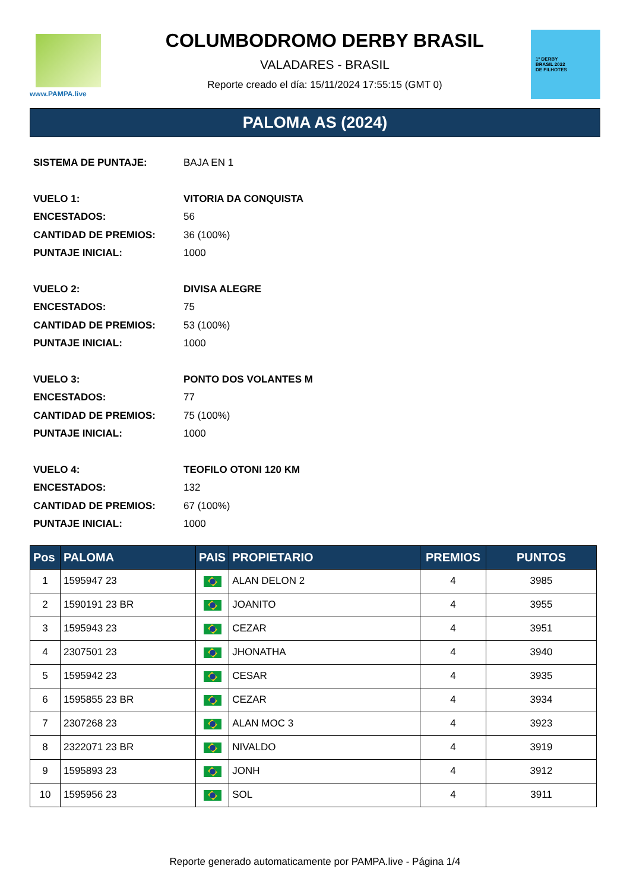www.PAMPA.live
COLUMBODROMO DERBY BRASIL
VALADARES - BRASIL
Reporte creado el día: 15/11/2024 17:55:15 (GMT 0)
1º DERBY
BRASIL 2022
DE FILHOTES
PALOMA AS (2024)
SISTEMA DE PUNTAJE: BAJA EN 1
VUELO 1: VITORIA DA CONQUISTA
ENCESTADOS: 56
CANTIDAD DE PREMIOS: 36 (100%)
PUNTAJE INICIAL: 1000
VUELO 2: DIVISA ALEGRE
ENCESTADOS: 75
CANTIDAD DE PREMIOS: 53 (100%)
PUNTAJE INICIAL: 1000
VUELO 3: PONTO DOS VOLANTES M
ENCESTADOS: 77
CANTIDAD DE PREMIOS: 75 (100%)
PUNTAJE INICIAL: 1000
VUELO 4: TEOFILO OTONI 120 KM
ENCESTADOS: 132
CANTIDAD DE PREMIOS: 67 (100%)
PUNTAJE INICIAL: 1000
| Pos | PALOMA | PAIS | PROPIETARIO | PREMIOS | PUNTOS |
| --- | --- | --- | --- | --- | --- |
| 1 | 1595947 23 | | ALAN DELON 2 | 4 | 3985 |
| 2 | 1590191 23 BR | | JOANITO | 4 | 3955 |
| 3 | 1595943 23 | | CEZAR | 4 | 3951 |
| 4 | 2307501 23 | | JHONATHA | 4 | 3940 |
| 5 | 1595942 23 | | CESAR | 4 | 3935 |
| 6 | 1595855 23 BR | | CEZAR | 4 | 3934 |
| 7 | 2307268 23 | | ALAN MOC 3 | 4 | 3923 |
| 8 | 2322071 23 BR | | NIVALDO | 4 | 3919 |
| 9 | 1595893 23 | | JONH | 4 | 3912 |
| 10 | 1595956 23 | | SOL | 4 | 3911 |
Reporte generado automaticamente por PAMPA.live - Página 1/4